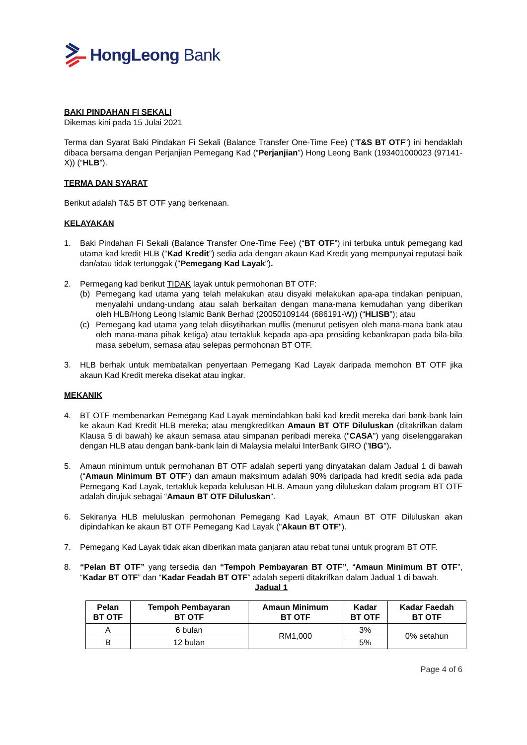HongLeong Bank
BAKI PINDAHAN FI SEKALI
Dikemas kini pada 15 Julai 2021
Terma dan Syarat Baki Pindakan Fi Sekali (Balance Transfer One-Time Fee) (“T&S BT OTF”) ini hendaklah dibaca bersama dengan Perjanjian Pemegang Kad (“Perjanjian”) Hong Leong Bank (193401000023 (97141-X)) (“HLB”).
TERMA DAN SYARAT
Berikut adalah T&S BT OTF yang berkenaan.
KELAYAKAN
1. Baki Pindahan Fi Sekali (Balance Transfer One-Time Fee) (“BT OTF”) ini terbuka untuk pemegang kad utama kad kredit HLB (“Kad Kredit”) sedia ada dengan akaun Kad Kredit yang mempunyai reputasi baik dan/atau tidak tertunggak ("Pemegang Kad Layak").
2. Permegang kad berikut TIDAK layak untuk permohonan BT OTF:
(b) Pemegang kad utama yang telah melakukan atau disyaki melakukan apa-apa tindakan penipuan, menyalahi undang-undang atau salah berkaitan dengan mana-mana kemudahan yang diberikan oleh HLB/Hong Leong Islamic Bank Berhad (20050109144 (686191-W)) (“HLISB”); atau
(c) Pemegang kad utama yang telah diisytiharkan muflis (menurut petisyen oleh mana-mana bank atau oleh mana-mana pihak ketiga) atau tertakluk kepada apa-apa prosiding kebankrapan pada bila-bila masa sebelum, semasa atau selepas permohonan BT OTF.
3. HLB berhak untuk membatalkan penyertaan Pemegang Kad Layak daripada memohon BT OTF jika akaun Kad Kredit mereka disekat atau ingkar.
MEKANIK
4. BT OTF membenarkan Pemegang Kad Layak memindahkan baki kad kredit mereka dari bank-bank lain ke akaun Kad Kredit HLB mereka; atau mengkreditkan Amaun BT OTF Diluluskan (ditakrifkan dalam Klausa 5 di bawah) ke akaun semasa atau simpanan peribadi mereka ("CASA") yang diselenggarakan dengan HLB atau dengan bank-bank lain di Malaysia melalui InterBank GIRO ("IBG").
5. Amaun minimum untuk permohanan BT OTF adalah seperti yang dinyatakan dalam Jadual 1 di bawah (“Amaun Minimum BT OTF”) dan amaun maksimum adalah 90% daripada had kredit sedia ada pada Pemegang Kad Layak, tertakluk kepada kelulusan HLB. Amaun yang diluluskan dalam program BT OTF adalah dirujuk sebagai “Amaun BT OTF Diluluskan”.
6. Sekiranya HLB meluluskan permohonan Pemegang Kad Layak, Amaun BT OTF Diluluskan akan dipindahkan ke akaun BT OTF Pemegang Kad Layak ("Akaun BT OTF").
7. Pemegang Kad Layak tidak akan diberikan mata ganjaran atau rebat tunai untuk program BT OTF.
8. “Pelan BT OTF” yang tersedia dan “Tempoh Pembayaran BT OTF”, “Amaun Minimum BT OTF”, “Kadar BT OTF” dan “Kadar Feadah BT OTF” adalah seperti ditakrifkan dalam Jadual 1 di bawah.
Jadual 1
| Pelan BT OTF | Tempoh Pembayaran BT OTF | Amaun Minimum BT OTF | Kadar BT OTF | Kadar Faedah BT OTF |
| --- | --- | --- | --- | --- |
| A | 6 bulan | RM1,000 | 3% | 0% setahun |
| B | 12 bulan | | 5% | |
Page 4 of 6